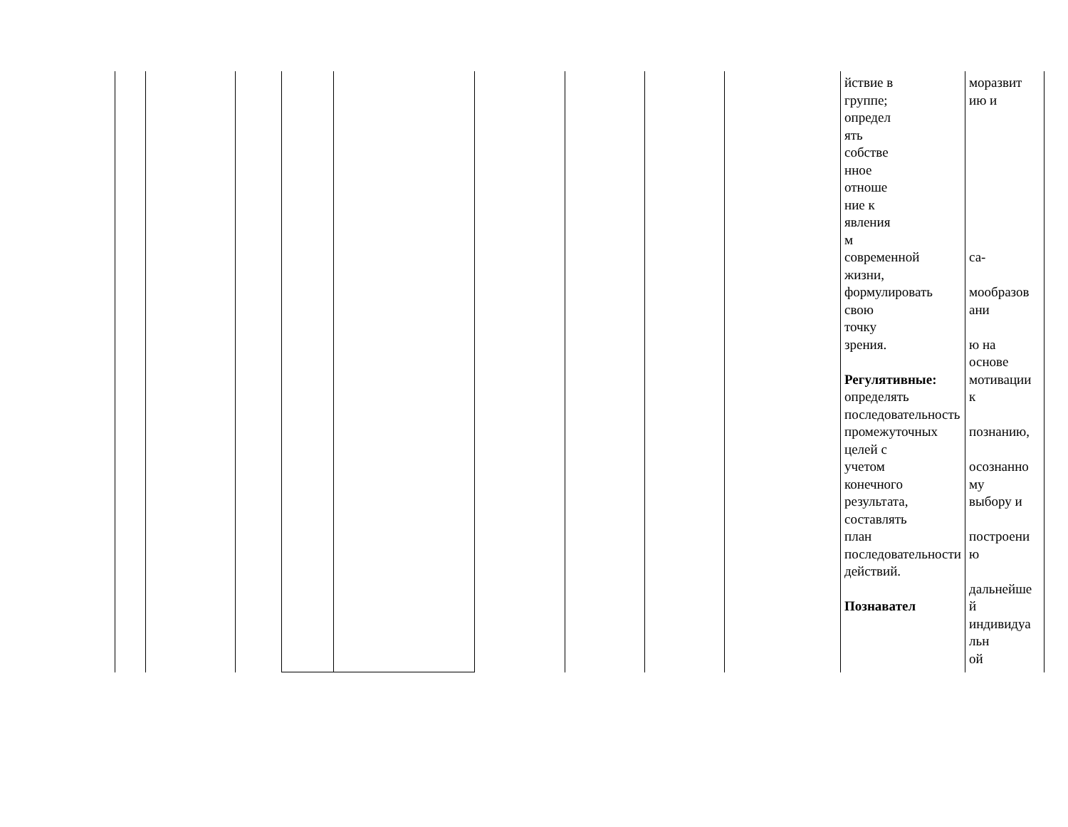| | | | | | | | | | йствие в группе; определ ять собстве нное отноше ние к явления м современной жизни, формулировать свою точку зрения. Регулятивные: определять последовательность промежуточных целей с учетом конечного результата, составлять план последовательности действий. Познавател | моразвит ию и са- мообразов ани ю на основе мотивации к познанию, осознанно му выбору и построени ю дальнейше й индивидуа льн ой |